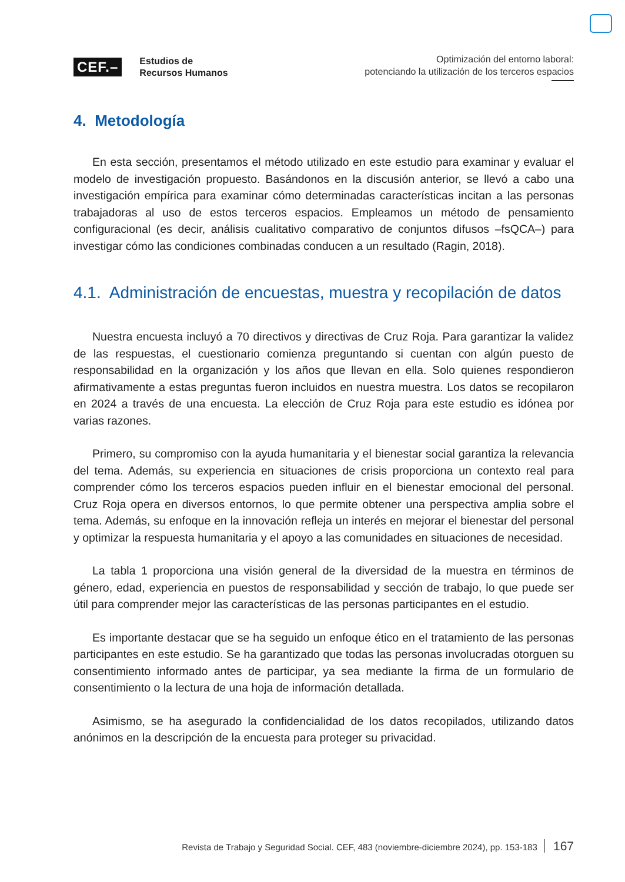CEF.–
Estudios de
Recursos Humanos
Optimización del entorno laboral:
potenciando la utilización de los terceros espacios
4. Metodología
En esta sección, presentamos el método utilizado en este estudio para examinar y evaluar el modelo de investigación propuesto. Basándonos en la discusión anterior, se llevó a cabo una investigación empírica para examinar cómo determinadas características incitan a las personas trabajadoras al uso de estos terceros espacios. Empleamos un método de pensamiento configuracional (es decir, análisis cualitativo comparativo de conjuntos difusos –fsQCA–) para investigar cómo las condiciones combinadas conducen a un resultado (Ragin, 2018).
4.1. Administración de encuestas, muestra y recopilación de datos
Nuestra encuesta incluyó a 70 directivos y directivas de Cruz Roja. Para garantizar la validez de las respuestas, el cuestionario comienza preguntando si cuentan con algún puesto de responsabilidad en la organización y los años que llevan en ella. Solo quienes respondieron afirmativamente a estas preguntas fueron incluidos en nuestra muestra. Los datos se recopilaron en 2024 a través de una encuesta. La elección de Cruz Roja para este estudio es idónea por varias razones.
Primero, su compromiso con la ayuda humanitaria y el bienestar social garantiza la relevancia del tema. Además, su experiencia en situaciones de crisis proporciona un contexto real para comprender cómo los terceros espacios pueden influir en el bienestar emocional del personal. Cruz Roja opera en diversos entornos, lo que permite obtener una perspectiva amplia sobre el tema. Además, su enfoque en la innovación refleja un interés en mejorar el bienestar del personal y optimizar la respuesta humanitaria y el apoyo a las comunidades en situaciones de necesidad.
La tabla 1 proporciona una visión general de la diversidad de la muestra en términos de género, edad, experiencia en puestos de responsabilidad y sección de trabajo, lo que puede ser útil para comprender mejor las características de las personas participantes en el estudio.
Es importante destacar que se ha seguido un enfoque ético en el tratamiento de las personas participantes en este estudio. Se ha garantizado que todas las personas involucradas otorguen su consentimiento informado antes de participar, ya sea mediante la firma de un formulario de consentimiento o la lectura de una hoja de información detallada.
Asimismo, se ha asegurado la confidencialidad de los datos recopilados, utilizando datos anónimos en la descripción de la encuesta para proteger su privacidad.
Revista de Trabajo y Seguridad Social. CEF, 483 (noviembre-diciembre 2024), pp. 153-183 167